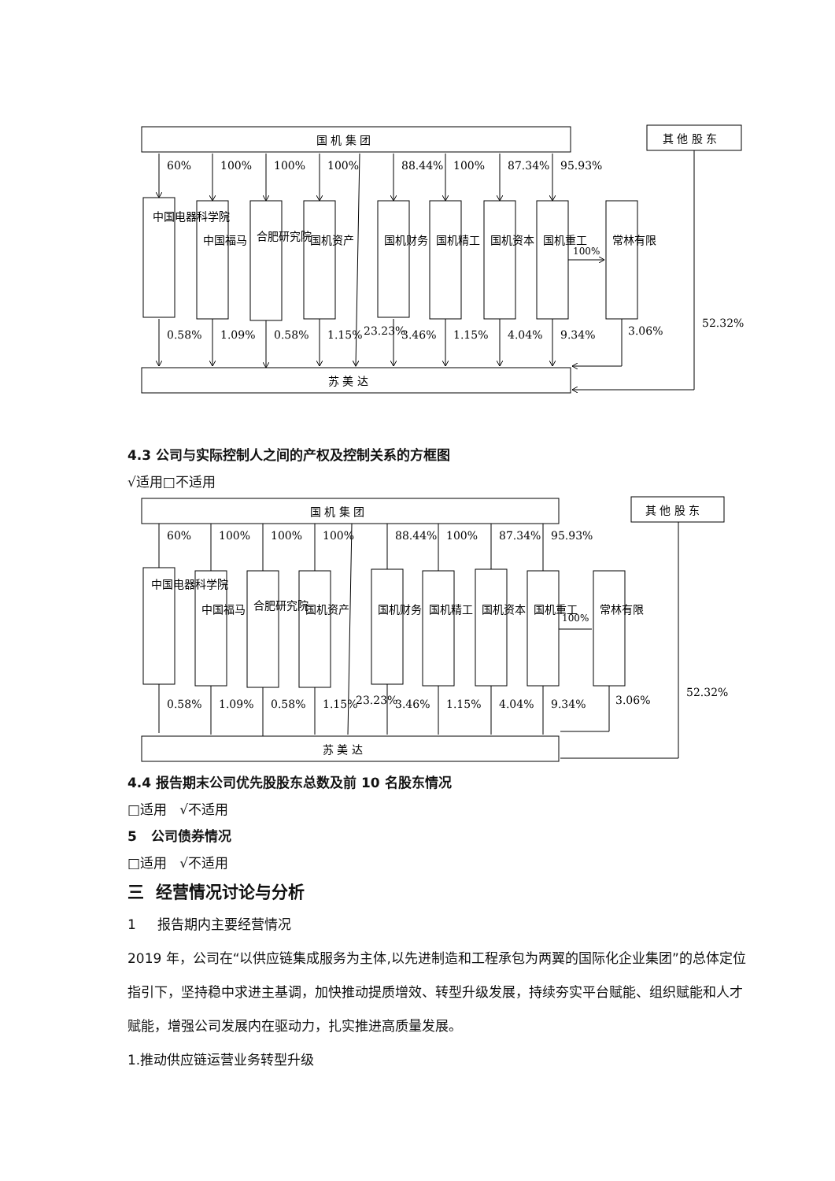国 机 集 团
其 他 股 东
苏 美 达
60%
100%
100%
100%
88.44%
100%
87.34%
95.93%
中国电器科学院
中国福马
合肥研究院
国机资产
国机财务
国机精工
国机资本
国机重工
常林有限
100%
0.58%
1.09%
0.58%
1.15%
23.23%
3.46%
1.15%
4.04%
9.34%
3.06%
52.32%
4.3 公司与实际控制人之间的产权及控制关系的方框图
√适用□不适用
国 机 集 团
其 他 股 东
苏 美 达
60%
100%
100%
100%
88.44%
100%
87.34%
95.93%
中国电器科学院
中国福马
合肥研究院
国机资产
国机财务
国机精工
国机资本
国机重工
常林有限
100%
0.58%
1.09%
0.58%
1.15%
23.23%
3.46%
1.15%
4.04%
9.34%
3.06%
52.32%
4.4 报告期末公司优先股股东总数及前 10 名股东情况
□适用 √不适用
5 公司债券情况
□适用 √不适用
三 经营情况讨论与分析
1 报告期内主要经营情况
2019 年，公司在“以供应链集成服务为主体,以先进制造和工程承包为两翼的国际化企业集团”的总体定位指引下，坚持稳中求进主基调，加快推动提质增效、转型升级发展，持续夯实平台赋能、组织赋能和人才赋能，增强公司发展内在驱动力，扎实推进高质量发展。
1.推动供应链运营业务转型升级